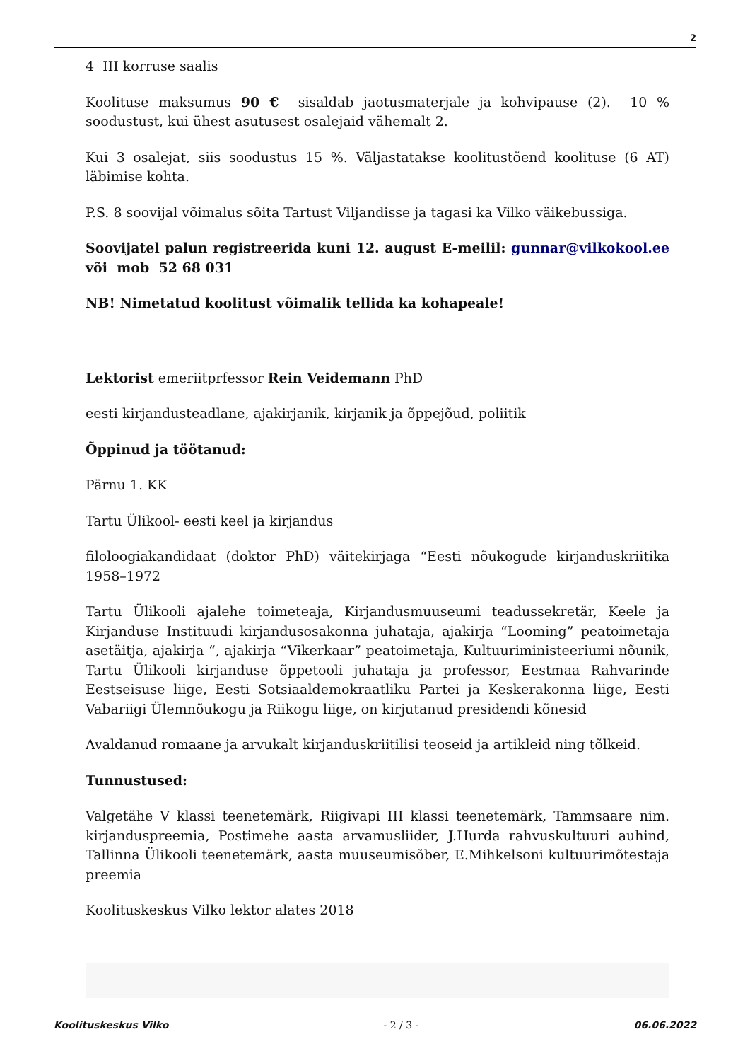2
4 III korruse saalis
Koolituse maksumus 90 € sisaldab jaotusmaterjale ja kohvipause (2). 10 % soodustust, kui ühest asutusest osalejaid vähemalt 2.
Kui 3 osalejat, siis soodustus 15 %. Väljastatakse koolitustõend koolituse (6 AT) läbimise kohta.
P.S. 8 soovijal võimalus sõita Tartust Viljandisse ja tagasi ka Vilko väikebussiga.
Soovijatel palun registreerida kuni 12. august E-meilil: gunnar@vilkokool.ee või mob 52 68 031
NB! Nimetatud koolitust võimalik tellida ka kohapeale!
Lektorist emeriitprfessor Rein Veidemann PhD
eesti kirjandusteadlane, ajakirjanik, kirjanik ja õppejõud, poliitik
Õppinud ja töötanud:
Pärnu 1. KK
Tartu Ülikool- eesti keel ja kirjandus
filoloogiakandidaat (doktor PhD) väitekirjaga “Eesti nõukogude kirjanduskriitika 1958–1972
Tartu Ülikooli ajalehe toimeteaja, Kirjandusmuuseumi teadussekretär, Keele ja Kirjanduse Instituudi kirjandusosakonna juhataja, ajakirja “Looming” peatoimetaja asetäitja, ajakirja “, ajakirja “Vikerkaar” peatoimetaja, Kultuuriministeeriumi nõunik, Tartu Ülikooli kirjanduse õppetooli juhataja ja professor, Eestmaa Rahvarinde Eestseisuse liige, Eesti Sotsiaaldemokraatliku Partei ja Keskerakonna liige, Eesti Vabariigi Ülemnõukogu ja Riikogu liige, on kirjutanud presidendi kõnesid
Avaldanud romaane ja arvukalt kirjanduskriitilisi teoseid ja artikleid ning tõlkeid.
Tunnustused:
Valgetähe V klassi teenetemärk, Riigivapi III klassi teenetemärk, Tammsaare nim. kirjanduspreemia, Postimehe aasta arvamusliider, J.Hurda rahvuskultuuri auhind, Tallinna Ülikooli teenetemärk, aasta muuseumisõber, E.Mihkelsoni kultuurimõtestaja preemia
Koolituskeskus Vilko lektor alates 2018
Koolituskeskus Vilko - 2 / 3 - 06.06.2022